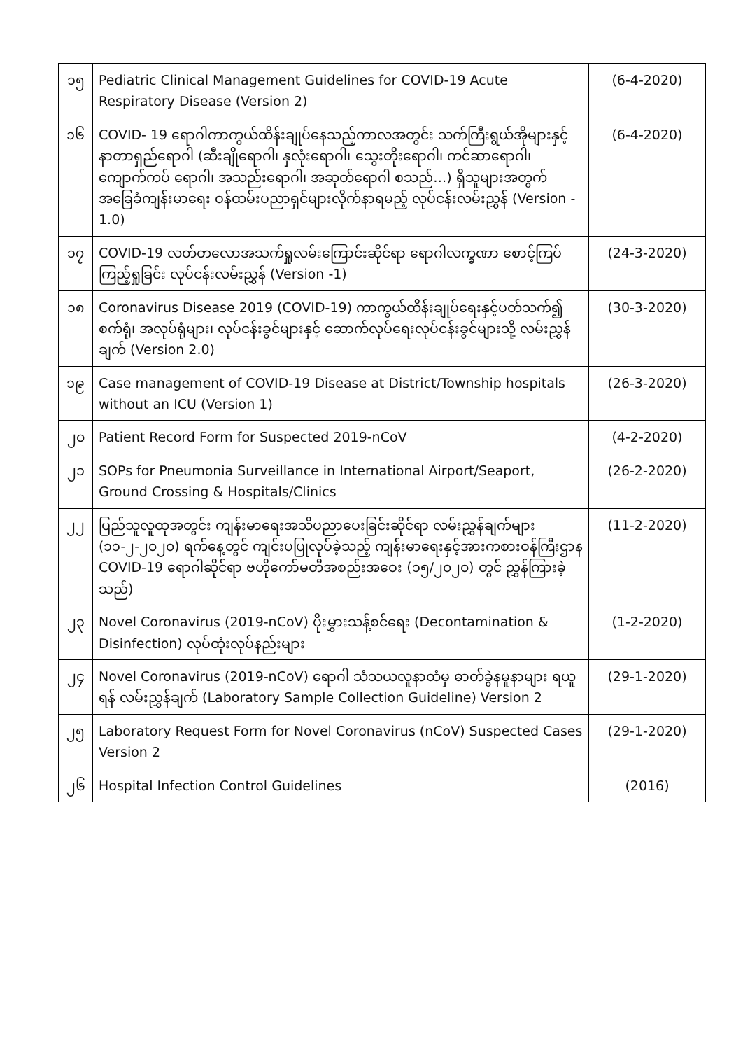| ၁၅ | Pediatric Clinical Management Guidelines for COVID-19 Acute Respiratory Disease (Version 2) | (6-4-2020) |
| ၁၆ | COVID- 19 ရောဂါကာကွယ်ထိန်းချုပ်နေသည့်ကာလအတွင်း သက်ကြီးရွယ်အိုများနှင့် နာတာရှည်ရောဂါ (ဆီးချိုရောဂါ၊ နှလုံးရောဂါ၊ သွေးတိုးရောဂါ၊ ကင်ဆာရောဂါ၊ ကျောက်ကပ် ရောဂါ၊ အသည်းရောဂါ၊ အဆုတ်ရောဂါ စသည်…) ရှိသူများအတွက် အခြေခံကျန်းမာရေး ဝန်ထမ်းပညာရှင်များလိုက်နာရမည့် လုပ်ငန်းလမ်းညွှန် (Version - 1.0) | (6-4-2020) |
| ၁၇ | COVID-19 လတ်တလောအသက်ရှုလမ်းကြောင်းဆိုင်ရာ ရောဂါလက္ခဏာ စောင့်ကြပ် ကြည့်ရှုခြင်း လုပ်ငန်းလမ်းညွှန် (Version -1) | (24-3-2020) |
| ၁၈ | Coronavirus Disease 2019 (COVID-19) ကာကွယ်ထိန်းချုပ်ရေးနှင့်ပတ်သက်၍ စက်ရုံ၊ အလုပ်ရုံများ၊ လုပ်ငန်းခွင်များနှင့် ဆောက်လုပ်ရေးလုပ်ငန်းခွင်များသို့ လမ်းညွှန်ချက် (Version 2.0) | (30-3-2020) |
| ၁၉ | Case management of COVID-19 Disease at District/Township hospitals without an ICU (Version 1) | (26-3-2020) |
| ၂၀ | Patient Record Form for Suspected 2019-nCoV | (4-2-2020) |
| ၂၁ | SOPs for Pneumonia Surveillance in International Airport/Seaport, Ground Crossing & Hospitals/Clinics | (26-2-2020) |
| ၂၂ | ပြည်သူလူထုအတွင်း ကျန်းမာရေးအသိပညာပေးခြင်းဆိုင်ရာ လမ်းညွှန်ချက်များ (၁၁-၂-၂၀၂၀) ရက်နေ့တွင် ကျင်းပပြုလုပ်ခဲ့သည့် ကျန်းမာရေးနှင့်အားကစားဝန်ကြီးဌာန COVID-19 ရောဂါဆိုင်ရာ ဗဟိုကော်မတီအစည်းအဝေး (၁၅/၂၀၂၀) တွင် ညွှန်ကြားခဲ့သည်) | (11-2-2020) |
| ၂၃ | Novel Coronavirus (2019-nCoV) ပိုးမွှားသန့်စင်ရေး (Decontamination & Disinfection) လုပ်ထုံးလုပ်နည်းများ | (1-2-2020) |
| ၂၄ | Novel Coronavirus (2019-nCoV) ရောဂါ သံသယလူနာထံမှ ဓာတ်ခွဲနမူနာများ ရယူရန် လမ်းညွှန်ချက် (Laboratory Sample Collection Guideline) Version 2 | (29-1-2020) |
| ၂၅ | Laboratory Request Form for Novel Coronavirus (nCoV) Suspected Cases Version 2 | (29-1-2020) |
| ၂၆ | Hospital Infection Control Guidelines | (2016) |